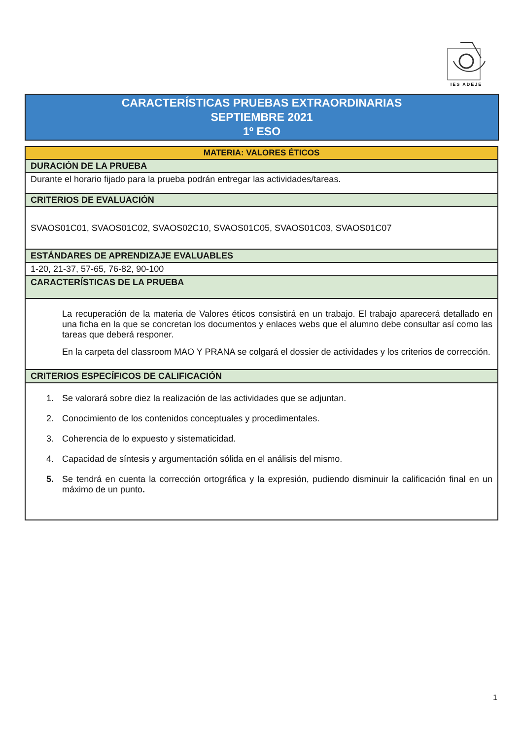IES ADEJE
CARACTERÍSTICAS PRUEBAS EXTRAORDINARIAS
SEPTIEMBRE 2021
1º ESO
| MATERIA: VALORES ÉTICOS |
| DURACIÓN DE LA PRUEBA |
| Durante el horario fijado para la prueba podrán entregar las actividades/tareas. |
| CRITERIOS DE EVALUACIÓN |
| SVAOS01C01, SVAOS01C02, SVAOS02C10, SVAOS01C05, SVAOS01C03, SVAOS01C07 |
| ESTÁNDARES DE APRENDIZAJE EVALUABLES |
| 1-20, 21-37, 57-65, 76-82, 90-100 |
| CARACTERÍSTICAS DE LA PRUEBA |
| La recuperación de la materia de Valores éticos consistirá en un trabajo. El trabajo aparecerá detallado en una ficha en la que se concretan los documentos y enlaces webs que el alumno debe consultar así como las tareas que deberá responer. En la carpeta del classroom MAO Y PRANA se colgará el dossier de actividades y los criterios de corrección. |
| CRITERIOS ESPECÍFICOS DE CALIFICACIÓN |
| 1. Se valorará sobre diez la realización de las actividades que se adjuntan. 2. Conocimiento de los contenidos conceptuales y procedimentales. 3. Coherencia de lo expuesto y sistematicidad. 4. Capacidad de síntesis y argumentación sólida en el análisis del mismo. 5. Se tendrá en cuenta la corrección ortográfica y la expresión, pudiendo disminuir la calificación final en un máximo de un punto . |
1